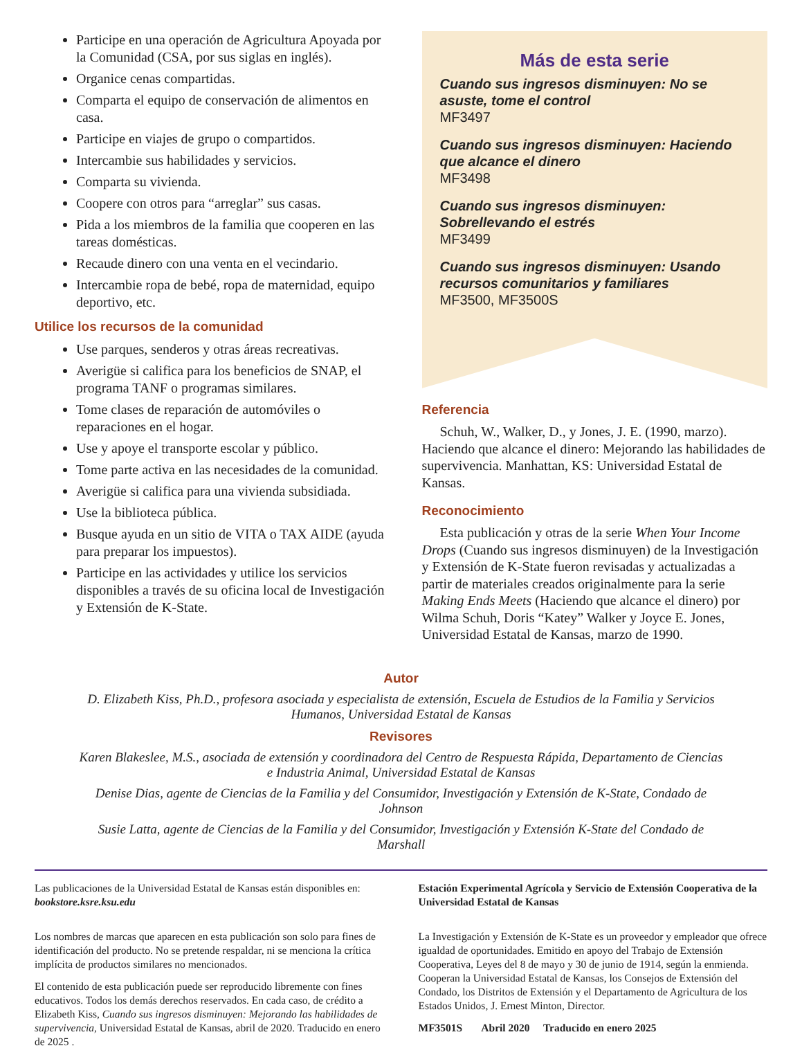Participe en una operación de Agricultura Apoyada por la Comunidad (CSA, por sus siglas en inglés).
Organice cenas compartidas.
Comparta el equipo de conservación de alimentos en casa.
Participe en viajes de grupo o compartidos.
Intercambie sus habilidades y servicios.
Comparta su vivienda.
Coopere con otros para “arreglar” sus casas.
Pida a los miembros de la familia que cooperen en las tareas domésticas.
Recaude dinero con una venta en el vecindario.
Intercambie ropa de bebé, ropa de maternidad, equipo deportivo, etc.
Utilice los recursos de la comunidad
Use parques, senderos y otras áreas recreativas.
Averigüe si califica para los beneficios de SNAP, el programa TANF o programas similares.
Tome clases de reparación de automóviles o reparaciones en el hogar.
Use y apoye el transporte escolar y público.
Tome parte activa en las necesidades de la comunidad.
Averigüe si califica para una vivienda subsidiada.
Use la biblioteca pública.
Busque ayuda en un sitio de VITA o TAX AIDE (ayuda para preparar los impuestos).
Participe en las actividades y utilice los servicios disponibles a través de su oficina local de Investigación y Extensión de K-State.
Más de esta serie
Cuando sus ingresos disminuyen: No se asuste, tome el control
MF3497
Cuando sus ingresos disminuyen: Haciendo que alcance el dinero
MF3498
Cuando sus ingresos disminuyen: Sobrellevando el estrés
MF3499
Cuando sus ingresos disminuyen: Usando recursos comunitarios y familiares
MF3500, MF3500S
Referencia
Schuh, W., Walker, D., y Jones, J. E. (1990, marzo). Haciendo que alcance el dinero: Mejorando las habilidades de supervivencia. Manhattan, KS: Universidad Estatal de Kansas.
Reconocimiento
Esta publicación y otras de la serie When Your Income Drops (Cuando sus ingresos disminuyen) de la Investigación y Extensión de K-State fueron revisadas y actualizadas a partir de materiales creados originalmente para la serie Making Ends Meets (Haciendo que alcance el dinero) por Wilma Schuh, Doris “Katey” Walker y Joyce E. Jones, Universidad Estatal de Kansas, marzo de 1990.
Autor
D. Elizabeth Kiss, Ph.D., profesora asociada y especialista de extensión, Escuela de Estudios de la Familia y Servicios Humanos, Universidad Estatal de Kansas
Revisores
Karen Blakeslee, M.S., asociada de extensión y coordinadora del Centro de Respuesta Rápida, Departamento de Ciencias e Industria Animal, Universidad Estatal de Kansas
Denise Dias, agente de Ciencias de la Familia y del Consumidor, Investigación y Extensión de K-State, Condado de Johnson
Susie Latta, agente de Ciencias de la Familia y del Consumidor, Investigación y Extensión K-State del Condado de Marshall
Las publicaciones de la Universidad Estatal de Kansas están disponibles en: bookstore.ksre.ksu.edu
Los nombres de marcas que aparecen en esta publicación son solo para fines de identificación del producto. No se pretende respaldar, ni se menciona la crítica implícita de productos similares no mencionados.
El contenido de esta publicación puede ser reproducido libremente con fines educativos. Todos los demás derechos reservados. En cada caso, de crédito a Elizabeth Kiss, Cuando sus ingresos disminuyen: Mejorando las habilidades de supervivencia, Universidad Estatal de Kansas, abril de 2020. Traducido en enero de 2025 .
Estación Experimental Agrícola y Servicio de Extensión Cooperativa de la Universidad Estatal de Kansas
La Investigación y Extensión de K-State es un proveedor y empleador que ofrece igualdad de oportunidades. Emitido en apoyo del Trabajo de Extensión Cooperativa, Leyes del 8 de mayo y 30 de junio de 1914, según la enmienda. Cooperan la Universidad Estatal de Kansas, los Consejos de Extensión del Condado, los Distritos de Extensión y el Departamento de Agricultura de los Estados Unidos, J. Ernest Minton, Director.
MF3501S Abril 2020 Traducido en enero 2025